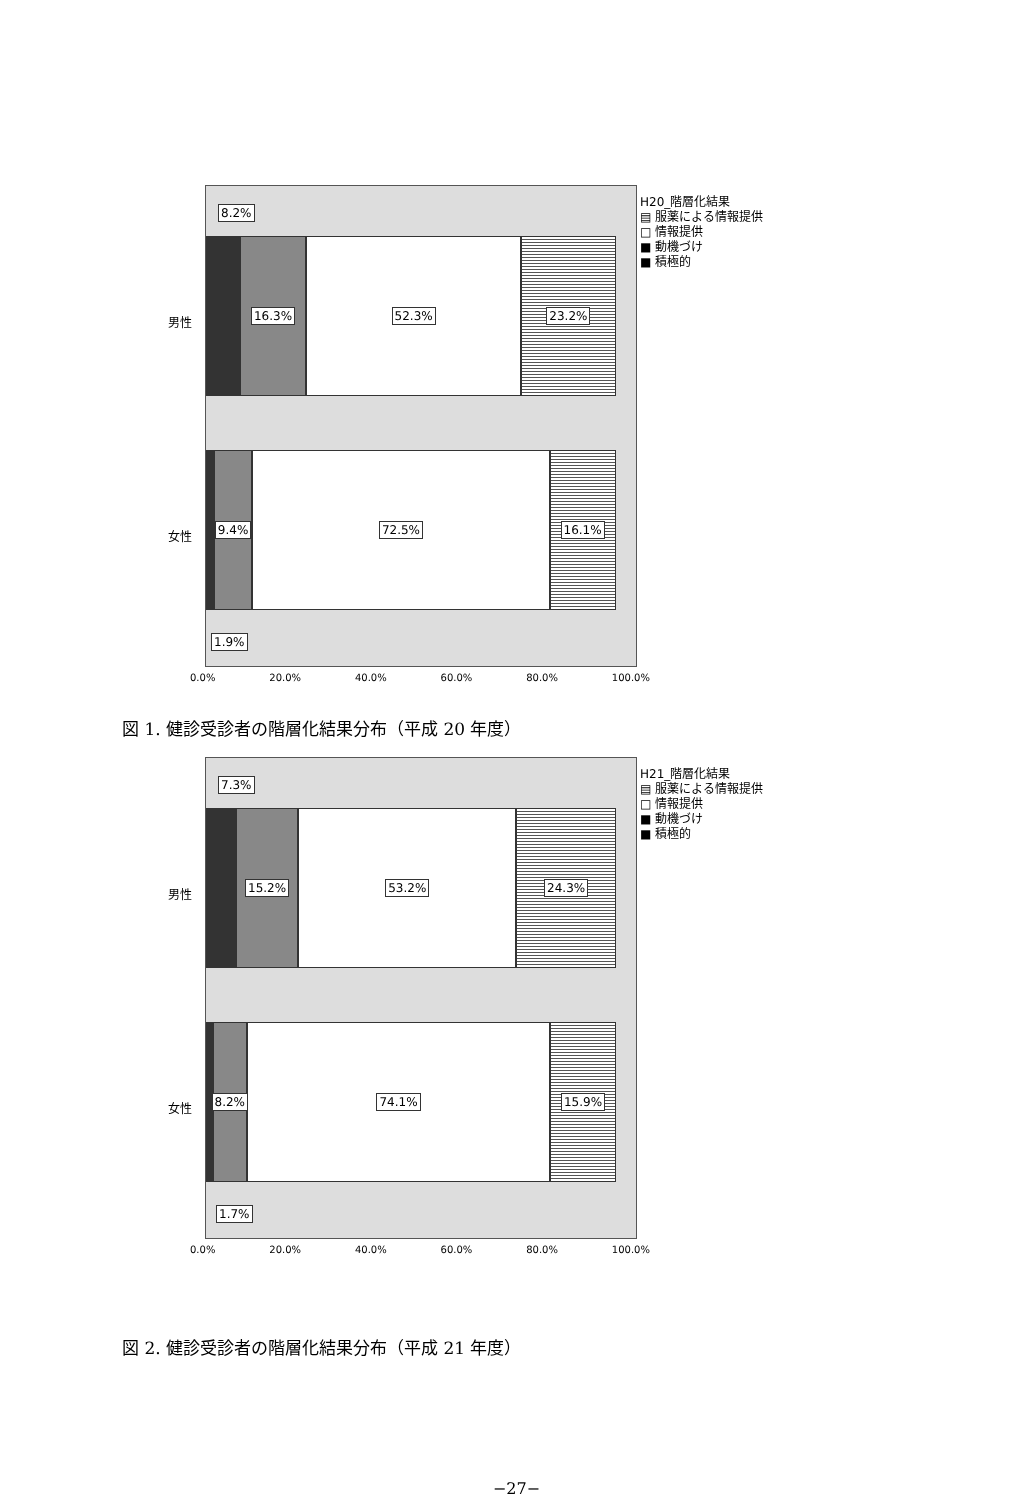8.2%
16.3% 52.3% 23.2%
9.4% 72.5% 16.1%
1.9%
男性
女性
H20_階層化結果
▤ 服薬による情報提供
□ 情報提供
■ 動機づけ
■ 積極的
0.0% 20.0% 40.0% 60.0% 80.0% 100.0%
図 1. 健診受診者の階層化結果分布（平成 20 年度）
7.3%
15.2% 53.2% 24.3%
8.2% 74.1% 15.9%
1.7%
男性
女性
H21_階層化結果
▤ 服薬による情報提供
□ 情報提供
■ 動機づけ
■ 積極的
0.0% 20.0% 40.0% 60.0% 80.0% 100.0%
図 2. 健診受診者の階層化結果分布（平成 21 年度）
−27−